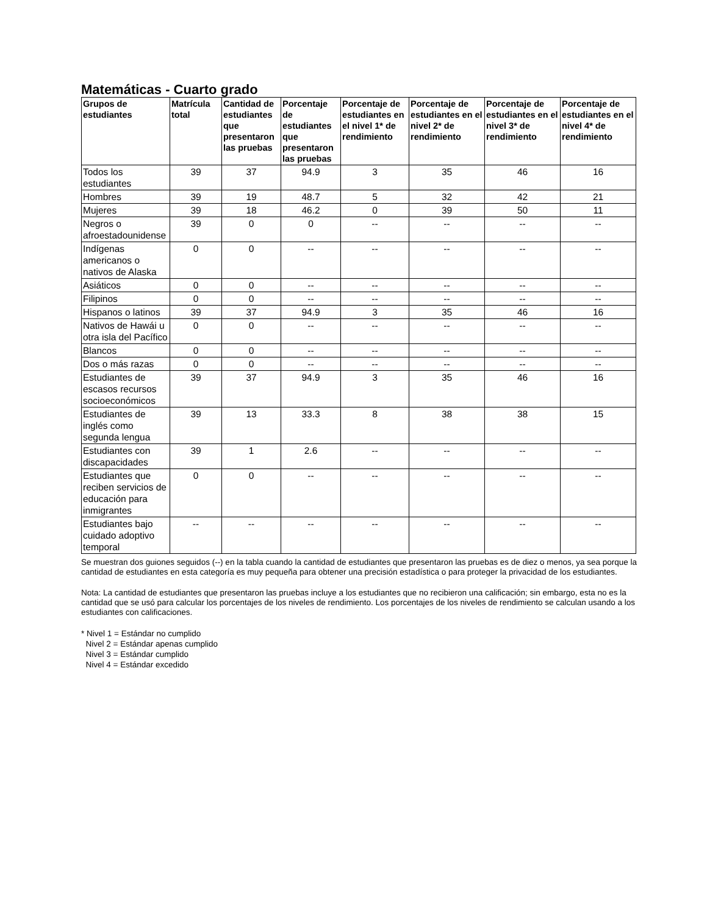Matemáticas - Cuarto grado
| Grupos de estudiantes | Matrícula total | Cantidad de estudiantes que presentaron las pruebas | Porcentaje de estudiantes que presentaron las pruebas | Porcentaje de estudiantes en el nivel 1* de rendimiento | Porcentaje de estudiantes en el nivel 2* de rendimiento | Porcentaje de estudiantes en el nivel 3* de rendimiento | Porcentaje de estudiantes en el nivel 4* de rendimiento |
| --- | --- | --- | --- | --- | --- | --- | --- |
| Todos los estudiantes | 39 | 37 | 94.9 | 3 | 35 | 46 | 16 |
| Hombres | 39 | 19 | 48.7 | 5 | 32 | 42 | 21 |
| Mujeres | 39 | 18 | 46.2 | 0 | 39 | 50 | 11 |
| Negros o afroestadounidense | 39 | 0 | 0 | -- | -- | -- | -- |
| Indígenas americanos o nativos de Alaska | 0 | 0 | -- | -- | -- | -- | -- |
| Asiáticos | 0 | 0 | -- | -- | -- | -- | -- |
| Filipinos | 0 | 0 | -- | -- | -- | -- | -- |
| Hispanos o latinos | 39 | 37 | 94.9 | 3 | 35 | 46 | 16 |
| Nativos de Hawái u otra isla del Pacífico | 0 | 0 | -- | -- | -- | -- | -- |
| Blancos | 0 | 0 | -- | -- | -- | -- | -- |
| Dos o más razas | 0 | 0 | -- | -- | -- | -- | -- |
| Estudiantes de escasos recursos socioeconómicos | 39 | 37 | 94.9 | 3 | 35 | 46 | 16 |
| Estudiantes de inglés como segunda lengua | 39 | 13 | 33.3 | 8 | 38 | 38 | 15 |
| Estudiantes con discapacidades | 39 | 1 | 2.6 | -- | -- | -- | -- |
| Estudiantes que reciben servicios de educación para inmigrantes | 0 | 0 | -- | -- | -- | -- | -- |
| Estudiantes bajo cuidado adoptivo temporal | -- | -- | -- | -- | -- | -- | -- |
Se muestran dos guiones seguidos (--) en la tabla cuando la cantidad de estudiantes que presentaron las pruebas es de diez o menos, ya sea porque la cantidad de estudiantes en esta categoría es muy pequeña para obtener una precisión estadística o para proteger la privacidad de los estudiantes.
Nota: La cantidad de estudiantes que presentaron las pruebas incluye a los estudiantes que no recibieron una calificación; sin embargo, esta no es la cantidad que se usó para calcular los porcentajes de los niveles de rendimiento. Los porcentajes de los niveles de rendimiento se calculan usando a los estudiantes con calificaciones.
* Nivel 1 = Estándar no cumplido
Nivel 2 = Estándar apenas cumplido
Nivel 3 = Estándar cumplido
Nivel 4 = Estándar excedido